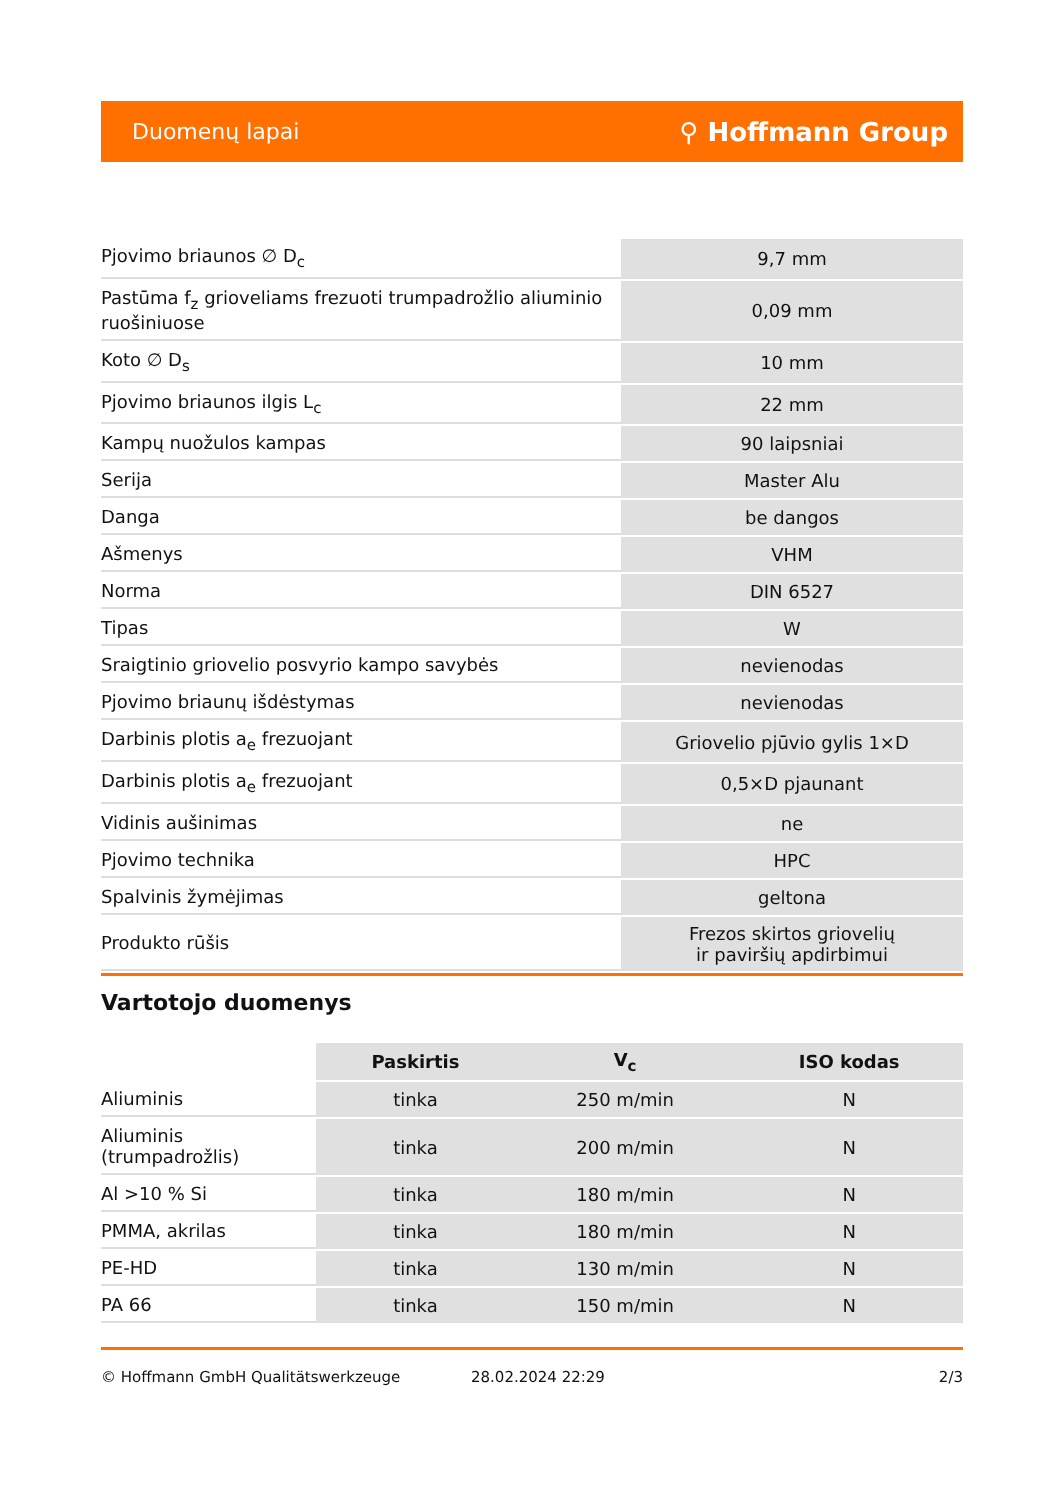Duomenų lapai ⚲ Hoffmann Group
| Pjovimo briaunos ∅ D<sub>c</sub> | 9,7 mm |
| Pastūma f<sub>z</sub> grioveliams frezuoti trumpadrožlio aliuminio ruošiniuose | 0,09 mm |
| Koto ∅ D<sub>s</sub> | 10 mm |
| Pjovimo briaunos ilgis L<sub>c</sub> | 22 mm |
| Kampų nuožulos kampas | 90 laipsniai |
| Serija | Master Alu |
| Danga | be dangos |
| Ašmenys | VHM |
| Norma | DIN 6527 |
| Tipas | W |
| Sraigtinio griovelio posvyrio kampo savybės | nevienodas |
| Pjovimo briaunų išdėstymas | nevienodas |
| Darbinis plotis a<sub>e</sub> frezuojant | Griovelio pjūvio gylis 1×D |
| Darbinis plotis a<sub>e</sub> frezuojant | 0,5×D pjaunant |
| Vidinis aušinimas | ne |
| Pjovimo technika | HPC |
| Spalvinis žymėjimas | geltona |
| Produkto rūšis | Frezos skirtos griovelių ir paviršių apdirbimui |
Vartotojo duomenys
| | Paskirtis | V<sub>c</sub> | ISO kodas |
| --- | --- | --- | --- |
| Aliuminis | tinka | 250 m/min | N |
| Aliuminis (trumpadrožlis) | tinka | 200 m/min | N |
| Al >10 % Si | tinka | 180 m/min | N |
| PMMA, akrilas | tinka | 180 m/min | N |
| PE-HD | tinka | 130 m/min | N |
| PA 66 | tinka | 150 m/min | N |
© Hoffmann GmbH Qualitätswerkzeuge 28.02.2024 22:29 2/3